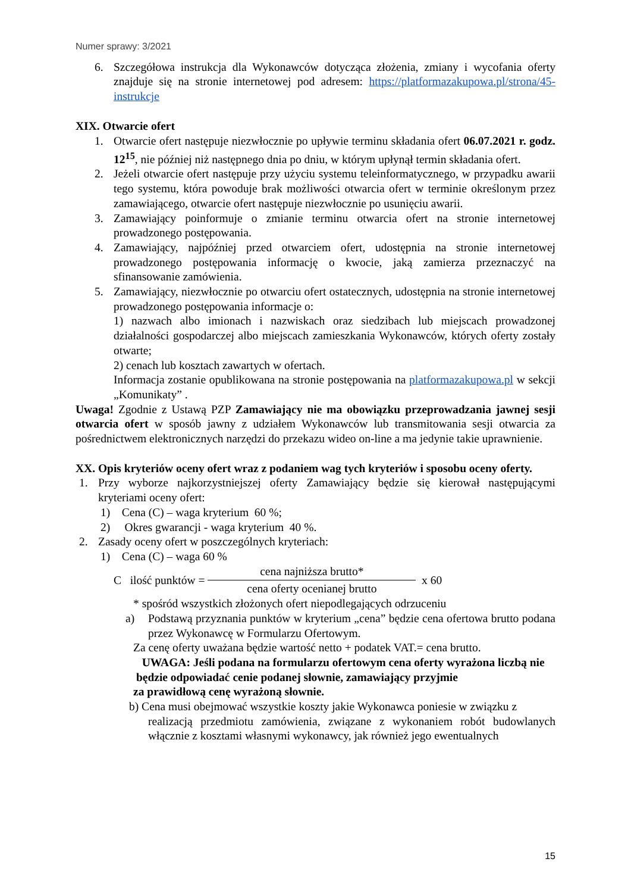Numer sprawy: 3/2021
6. Szczegółowa instrukcja dla Wykonawców dotycząca złożenia, zmiany i wycofania oferty znajduje się na stronie internetowej pod adresem: https://platformazakupowa.pl/strona/45-instrukcje
XIX. Otwarcie ofert
1. Otwarcie ofert następuje niezwłocznie po upływie terminu składania ofert 06.07.2021 r. godz. 12<sup>15</sup>, nie później niż następnego dnia po dniu, w którym upłynął termin składania ofert.
2. Jeżeli otwarcie ofert następuje przy użyciu systemu teleinformatycznego, w przypadku awarii tego systemu, która powoduje brak możliwości otwarcia ofert w terminie określonym przez zamawiającego, otwarcie ofert następuje niezwłocznie po usunięciu awarii.
3. Zamawiający poinformuje o zmianie terminu otwarcia ofert na stronie internetowej prowadzonego postępowania.
4. Zamawiający, najpóźniej przed otwarciem ofert, udostępnia na stronie internetowej prowadzonego postępowania informację o kwocie, jaką zamierza przeznaczyć na sfinansowanie zamówienia.
5. Zamawiający, niezwłocznie po otwarciu ofert ostatecznych, udostępnia na stronie internetowej prowadzonego postępowania informacje o:
1) nazwach albo imionach i nazwiskach oraz siedzibach lub miejscach prowadzonej działalności gospodarczej albo miejscach zamieszkania Wykonawców, których oferty zostały otwarte;
2) cenach lub kosztach zawartych w ofertach.
Informacja zostanie opublikowana na stronie postępowania na platformazakupowa.pl w sekcji „Komunikaty” .
Uwaga! Zgodnie z Ustawą PZP Zamawiający nie ma obowiązku przeprowadzania jawnej sesji otwarcia ofert w sposób jawny z udziałem Wykonawców lub transmitowania sesji otwarcia za pośrednictwem elektronicznych narzędzi do przekazu wideo on-line a ma jedynie takie uprawnienie.
XX. Opis kryteriów oceny ofert wraz z podaniem wag tych kryteriów i sposobu oceny oferty.
1. Przy wyborze najkorzystniejszej oferty Zamawiający będzie się kierował następującymi kryteriami oceny ofert:
1) Cena (C) – waga kryterium 60 %;
2) Okres gwarancji - waga kryterium 40 %.
2. Zasady oceny ofert w poszczególnych kryteriach:
1) Cena (C) – waga 60 %
C ilość punktów =
cena najniższa brutto*
cena oferty ocenianej brutto
x 60
* spośród wszystkich złożonych ofert niepodlegających odrzuceniu
a) Podstawą przyznania punktów w kryterium „cena” będzie cena ofertowa brutto podana przez Wykonawcę w Formularzu Ofertowym.
Za cenę oferty uważana będzie wartość netto + podatek VAT.= cena brutto.
UWAGA: Jeśli podana na formularzu ofertowym cena oferty wyrażona liczbą nie będzie odpowiadać cenie podanej słownie, zamawiający przyjmie
za prawidłową cenę wyrażoną słownie.
b) Cena musi obejmować wszystkie koszty jakie Wykonawca poniesie w związku z
realizacją przedmiotu zamówienia, związane z wykonaniem robót budowlanych włącznie z kosztami własnymi wykonawcy, jak również jego ewentualnych
15